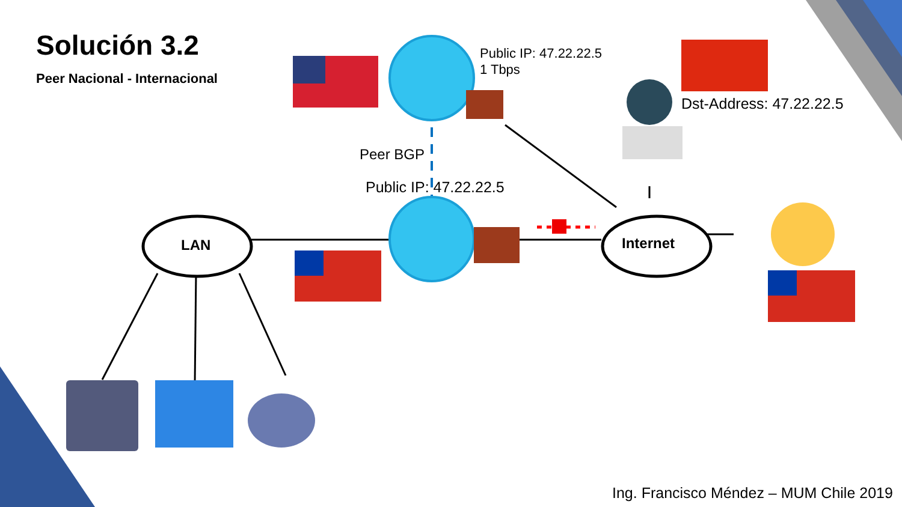Solución 3.2
Peer Nacional - Internacional
Public IP: 47.22.22.5
1 Tbps
Dst-Address: 47.22.22.5
Peer BGP
Public IP: 47.22.22.5
LAN Internet
Ing. Francisco Méndez – MUM Chile 2019